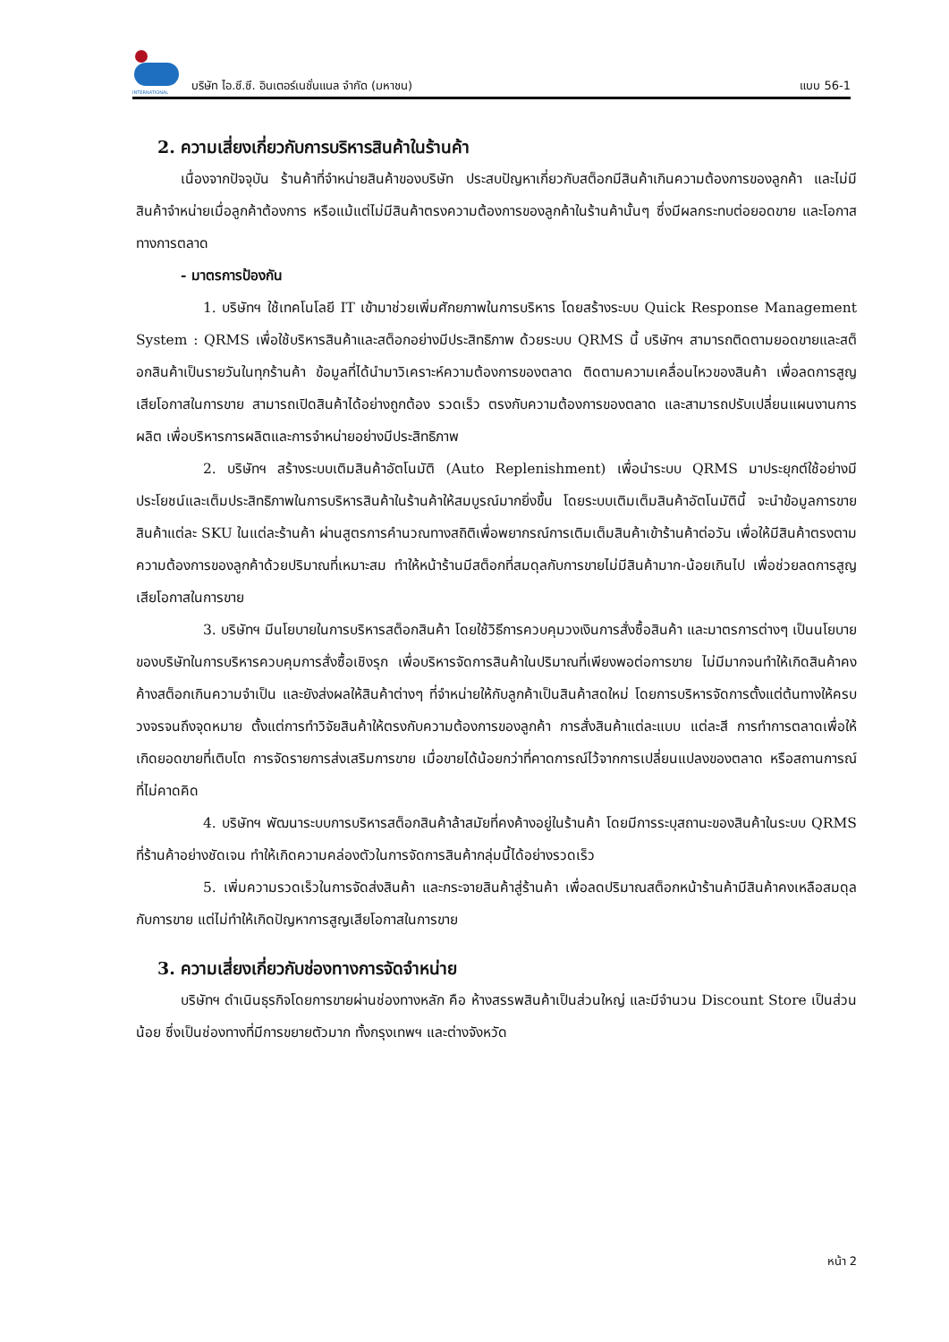INTERNATIONAL
บริษัท ไอ.ซี.ซี. อินเตอร์เนชั่นแนล จำกัด (มหาชน) แบบ 56-1
2. ความเสี่ยงเกี่ยวกับการบริหารสินค้าในร้านค้า
เนื่องจากปัจจุบัน ร้านค้าที่จำหน่ายสินค้าของบริษัท ประสบปัญหาเกี่ยวกับสต็อกมีสินค้าเกินความต้องการของลูกค้า และไม่มีสินค้าจำหน่ายเมื่อลูกค้าต้องการ หรือแม้แต่ไม่มีสินค้าตรงความต้องการของลูกค้าในร้านค้านั้นๆ ซึ่งมีผลกระทบต่อยอดขาย และโอกาสทางการตลาด
- มาตรการป้องกัน
1. บริษัทฯ ใช้เทคโนโลยี IT เข้ามาช่วยเพิ่มศักยภาพในการบริหาร โดยสร้างระบบ Quick Response Management System : QRMS เพื่อใช้บริหารสินค้าและสต็อกอย่างมีประสิทธิภาพ ด้วยระบบ QRMS นี้ บริษัทฯ สามารถติดตามยอดขายและสต็อกสินค้าเป็นรายวันในทุกร้านค้า ข้อมูลที่ได้นำมาวิเคราะห์ความต้องการของตลาด ติดตามความเคลื่อนไหวของสินค้า เพื่อลดการสูญเสียโอกาสในการขาย สามารถเปิดสินค้าได้อย่างถูกต้อง รวดเร็ว ตรงกับความต้องการของตลาด และสามารถปรับเปลี่ยนแผนงานการผลิต เพื่อบริหารการผลิตและการจำหน่ายอย่างมีประสิทธิภาพ
2. บริษัทฯ สร้างระบบเติมสินค้าอัตโนมัติ (Auto Replenishment) เพื่อนำระบบ QRMS มาประยุกต์ใช้อย่างมีประโยชน์และเต็มประสิทธิภาพในการบริหารสินค้าในร้านค้าให้สมบูรณ์มากยิ่งขึ้น โดยระบบเติมเต็มสินค้าอัตโนมัตินี้ จะนำข้อมูลการขายสินค้าแต่ละ SKU ในแต่ละร้านค้า ผ่านสูตรการคำนวณทางสถิติเพื่อพยากรณ์การเติมเต็มสินค้าเข้าร้านค้าต่อวัน เพื่อให้มีสินค้าตรงตามความต้องการของลูกค้าด้วยปริมาณที่เหมาะสม ทำให้หน้าร้านมีสต็อกที่สมดุลกับการขายไม่มีสินค้ามาก-น้อยเกินไป เพื่อช่วยลดการสูญเสียโอกาสในการขาย
3. บริษัทฯ มีนโยบายในการบริหารสต็อกสินค้า โดยใช้วิธีการควบคุมวงเงินการสั่งซื้อสินค้า และมาตรการต่างๆ เป็นนโยบายของบริษัทในการบริหารควบคุมการสั่งซื้อเชิงรุก เพื่อบริหารจัดการสินค้าในปริมาณที่เพียงพอต่อการขาย ไม่มีมากจนทำให้เกิดสินค้าคงค้างสต็อกเกินความจำเป็น และยังส่งผลให้สินค้าต่างๆ ที่จำหน่ายให้กับลูกค้าเป็นสินค้าสดใหม่ โดยการบริหารจัดการตั้งแต่ต้นทางให้ครบวงจรจนถึงจุดหมาย ตั้งแต่การทำวิจัยสินค้าให้ตรงกับความต้องการของลูกค้า การสั่งสินค้าแต่ละแบบ แต่ละสี การทำการตลาดเพื่อให้เกิดยอดขายที่เติบโต การจัดรายการส่งเสริมการขาย เมื่อขายได้น้อยกว่าที่คาดการณ์ไว้จากการเปลี่ยนแปลงของตลาด หรือสถานการณ์ที่ไม่คาดคิด
4. บริษัทฯ พัฒนาระบบการบริหารสต็อกสินค้าล้าสมัยที่คงค้างอยู่ในร้านค้า โดยมีการระบุสถานะของสินค้าในระบบ QRMS ที่ร้านค้าอย่างชัดเจน ทำให้เกิดความคล่องตัวในการจัดการสินค้ากลุ่มนี้ได้อย่างรวดเร็ว
5. เพิ่มความรวดเร็วในการจัดส่งสินค้า และกระจายสินค้าสู่ร้านค้า เพื่อลดปริมาณสต็อกหน้าร้านค้ามีสินค้าคงเหลือสมดุลกับการขาย แต่ไม่ทำให้เกิดปัญหาการสูญเสียโอกาสในการขาย
3. ความเสี่ยงเกี่ยวกับช่องทางการจัดจำหน่าย
บริษัทฯ ดำเนินธุรกิจโดยการขายผ่านช่องทางหลัก คือ ห้างสรรพสินค้าเป็นส่วนใหญ่ และมีจำนวน Discount Store เป็นส่วนน้อย ซึ่งเป็นช่องทางที่มีการขยายตัวมาก ทั้งกรุงเทพฯ และต่างจังหวัด
หน้า 2